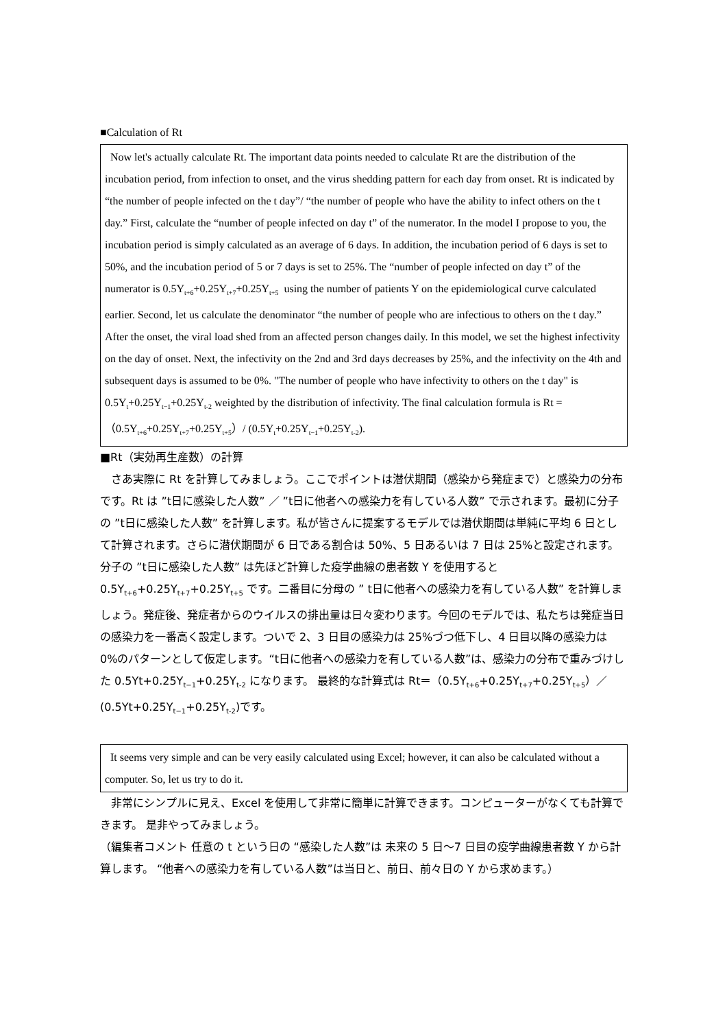■Calculation of Rt
Now let's actually calculate Rt. The important data points needed to calculate Rt are the distribution of the incubation period, from infection to onset, and the virus shedding pattern for each day from onset. Rt is indicated by “the number of people infected on the t day”/ “the number of people who have the ability to infect others on the t day.” First, calculate the “number of people infected on day t” of the numerator. In the model I propose to you, the incubation period is simply calculated as an average of 6 days. In addition, the incubation period of 6 days is set to 50%, and the incubation period of 5 or 7 days is set to 25%. The “number of people infected on day t” of the numerator is 0.5Y<sub>t+6</sub>+0.25Y<sub>t+7</sub>+0.25Y<sub>t+5</sub> using the number of patients Y on the epidemiological curve calculated earlier. Second, let us calculate the denominator “the number of people who are infectious to others on the t day.” After the onset, the viral load shed from an affected person changes daily. In this model, we set the highest infectivity on the day of onset. Next, the infectivity on the 2nd and 3rd days decreases by 25%, and the infectivity on the 4th and subsequent days is assumed to be 0%. "The number of people who have infectivity to others on the t day" is 0.5Y<sub>t</sub>+0.25Y<sub>t−1</sub>+0.25Y<sub>t-2</sub> weighted by the distribution of infectivity. The final calculation formula is Rt =（0.5Y<sub>t+6</sub>+0.25Y<sub>t+7</sub>+0.25Y<sub>t+5</sub>）/ (0.5Y<sub>t</sub>+0.25Y<sub>t−1</sub>+0.25Y<sub>t-2</sub>).
■Rt（実効再生産数）の計算
　さあ実際に Rt を計算してみましょう。ここでポイントは潜伏期間（感染から発症まで）と感染力の分布です。Rt は ”t日に感染した人数” ／ ”t日に他者への感染力を有している人数” で示されます。最初に分子の ”t日に感染した人数” を計算します。私が皆さんに提案するモデルでは潜伏期間は単純に平均 6 日として計算されます。さらに潜伏期間が 6 日である割合は 50%、5 日あるいは 7 日は 25%と設定されます。分子の ”t日に感染した人数” は先ほど計算した疫学曲線の患者数 Y を使用すると 0.5Y<sub>t+6</sub>+0.25Y<sub>t+7</sub>+0.25Y<sub>t+5</sub> です。二番目に分母の ” t日に他者への感染力を有している人数” を計算しましょう。発症後、発症者からのウイルスの排出量は日々変わります。今回のモデルでは、私たちは発症当日の感染力を一番高く設定します。ついで 2、3 日目の感染力は 25%づつ低下し、4 日目以降の感染力は 0%のパターンとして仮定します。“t日に他者への感染力を有している人数”は、感染力の分布で重みづけした 0.5Yt+0.25Y<sub>t−1</sub>+0.25Y<sub>t-2</sub> になります。 最終的な計算式は Rt＝（0.5Y<sub>t+6</sub>+0.25Y<sub>t+7</sub>+0.25Y<sub>t+5</sub>）／(0.5Yt+0.25Y<sub>t−1</sub>+0.25Y<sub>t-2</sub>)です。
It seems very simple and can be very easily calculated using Excel; however, it can also be calculated without a computer. So, let us try to do it.
　非常にシンプルに見え、Excel を使用して非常に簡単に計算できます。コンピューターがなくても計算できます。 是非やってみましょう。
（編集者コメント 任意の t という日の “感染した人数”は 未来の 5 日～7 日目の疫学曲線患者数 Y から計算します。 “他者への感染力を有している人数”は当日と、前日、前々日の Y から求めます。）